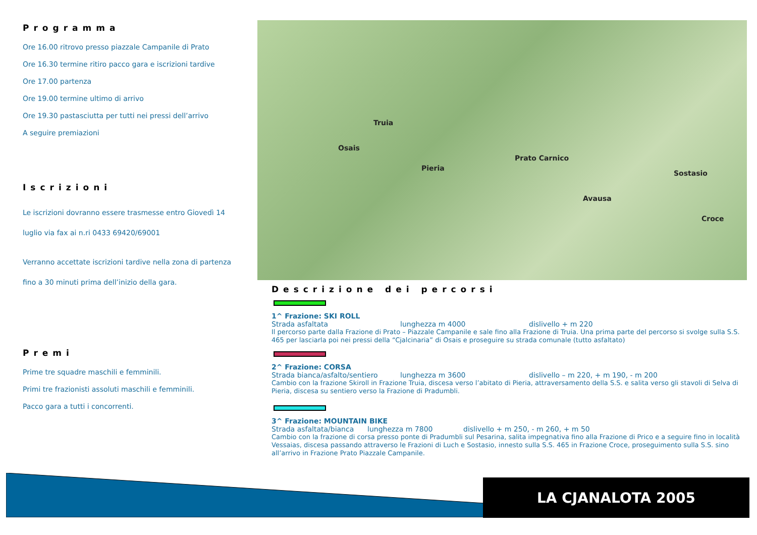Programma
Ore 16.00 ritrovo presso piazzale Campanile di Prato
Ore 16.30 termine ritiro pacco gara e iscrizioni tardive
Ore 17.00 partenza
Ore 19.00 termine ultimo di arrivo
Ore 19.30 pastasciutta per tutti nei pressi dell’arrivo
A seguire premiazioni
Iscrizioni
Le iscrizioni dovranno essere trasmesse entro Giovedì 14 luglio via fax ai n.ri 0433 69420/69001
Verranno accettate iscrizioni tardive nella zona di partenza fino a 30 minuti prima dell’inizio della gara.
Premi
Prime tre squadre maschili e femminili.
Primi tre frazionisti assoluti maschili e femminili.
Pacco gara a tutti i concorrenti.
Prato Carnico
Osais
Pieria
Truia
Sostasio
Avausa
Croce
Descrizione dei percorsi
1^ Frazione: SKI ROLL
Strada asfaltata lunghezza m 4000 dislivello + m 220
Il percorso parte dalla Frazione di Prato – Piazzale Campanile e sale fino alla Frazione di Truia. Una prima parte del percorso si svolge sulla S.S. 465 per lasciarla poi nei pressi della “Cjalcinaria” di Osais e proseguire su strada comunale (tutto asfaltato)
2^ Frazione: CORSA
Strada bianca/asfalto/sentiero lunghezza m 3600 dislivello – m 220, + m 190, - m 200
Cambio con la frazione Skiroll in Frazione Truia, discesa verso l’abitato di Pieria, attraversamento della S.S. e salita verso gli stavoli di Selva di Pieria, discesa su sentiero verso la Frazione di Pradumbli.
3^ Frazione: MOUNTAIN BIKE
Strada asfaltata/bianca lunghezza m 7800 dislivello + m 250, - m 260, + m 50
Cambio con la frazione di corsa presso ponte di Pradumbli sul Pesarina, salita impegnativa fino alla Frazione di Prico e a seguire fino in località Vessaias, discesa passando attraverso le Frazioni di Luch e Sostasio, innesto sulla S.S. 465 in Frazione Croce, proseguimento sulla S.S. sino all’arrivo in Frazione Prato Piazzale Campanile.
LA CJANALOTA 2005